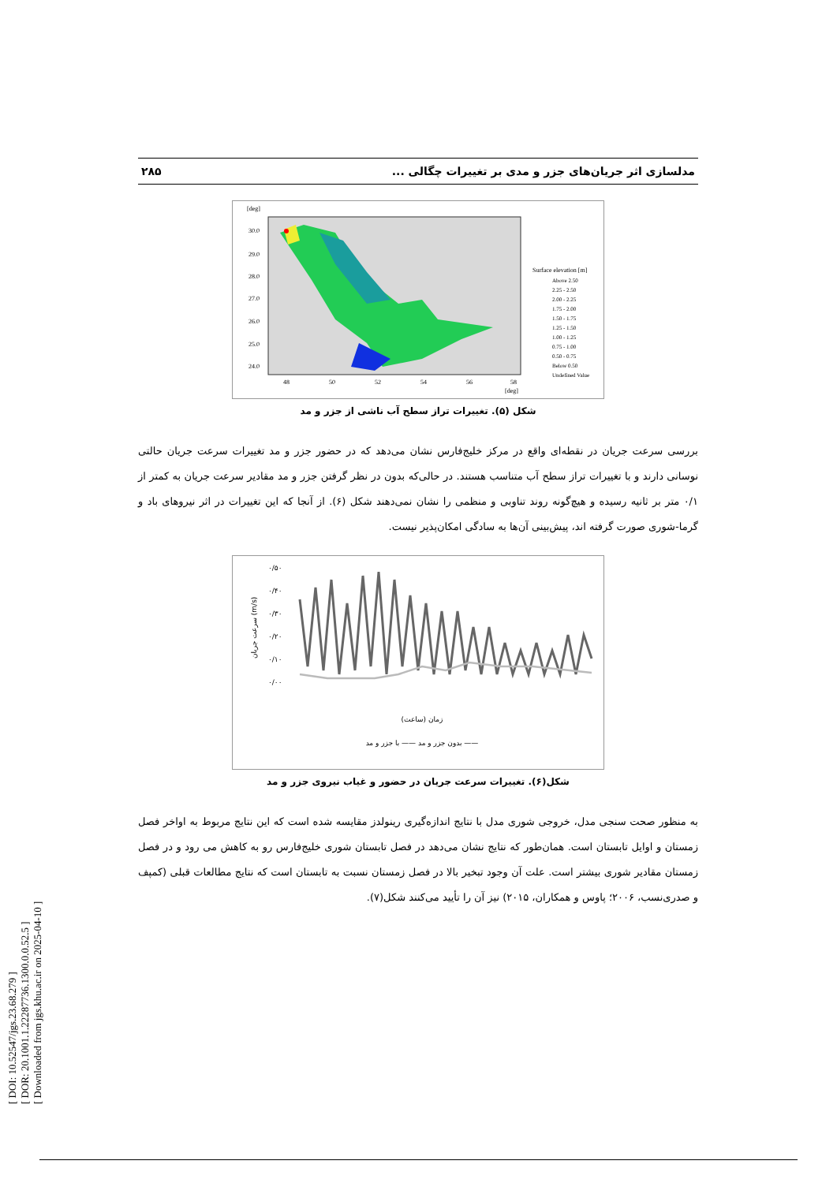[ DOI: 10.52547/jgs.23.68.279 ]
[ DOR: 20.1001.1.22287736.1300.0.0.52.5 ]
[ Downloaded from jgs.khu.ac.ir on 2025-04-10 ]
مدلسازی اثر جریان‌های جزر و مدی بر تغییرات چگالی ... ۲۸۵
[deg]
30.0
29.0
28.0
27.0
26.0
25.0
24.0
48
50
52
54
56
58
[deg]
Surface elevation [m]
Above 2.50
2.25 - 2.50
2.00 - 2.25
1.75 - 2.00
1.50 - 1.75
1.25 - 1.50
1.00 - 1.25
0.75 - 1.00
0.50 - 0.75
Below 0.50
Undefined Value
شکل (۵). تغییرات تراز سطح آب ناشی از جزر و مد
بررسی سرعت جریان در نقطه‌ای واقع در مرکز خلیج‌فارس نشان می‌دهد که در حضور جزر و مد تغییرات سرعت جریان حالتی نوسانی دارند و با تغییرات تراز سطح آب متناسب هستند. در حالی‌که بدون در نظر گرفتن جزر و مد مقادیر سرعت جریان به کمتر از ۰/۱ متر بر ثانیه رسیده و هیچ‌گونه روند تناوبی و منظمی را نشان نمی‌دهند شکل (۶). از آنجا که این تغییرات در اثر نیروهای باد و گرما-شوری صورت گرفته اند، پیش‌بینی آن‌ها به سادگی امکان‌پذیر نیست.
۰/۵۰
۰/۴۰
۰/۳۰
۰/۲۰
۰/۱۰
۰/۰۰
سرعت جریان (m/s)
زمان (ساعت)
بدون جزر و مد —— با جزر و مد ——
شکل(۶). تغییرات سرعت جریان در حضور و غیاب نیروی جزر و مد
به منظور صحت سنجی مدل، خروجی شوری مدل با نتایج اندازه‌گیری رینولدز مقایسه شده است که این نتایج مربوط به اواخر فصل زمستان و اوایل تابستان است. همان‌طور که نتایج نشان می‌دهد در فصل تابستان شوری خلیج‌فارس رو به کاهش می رود و در فصل زمستان مقادیر شوری بیشتر است. علت آن وجود تبخیر بالا در فصل زمستان نسبت به تابستان است که نتایج مطالعات قبلی (کمپف و صدری‌نسب، ۲۰۰۶؛ پاوس و همکاران، ۲۰۱۵) نیز آن را تأیید می‌کنند شکل(۷).